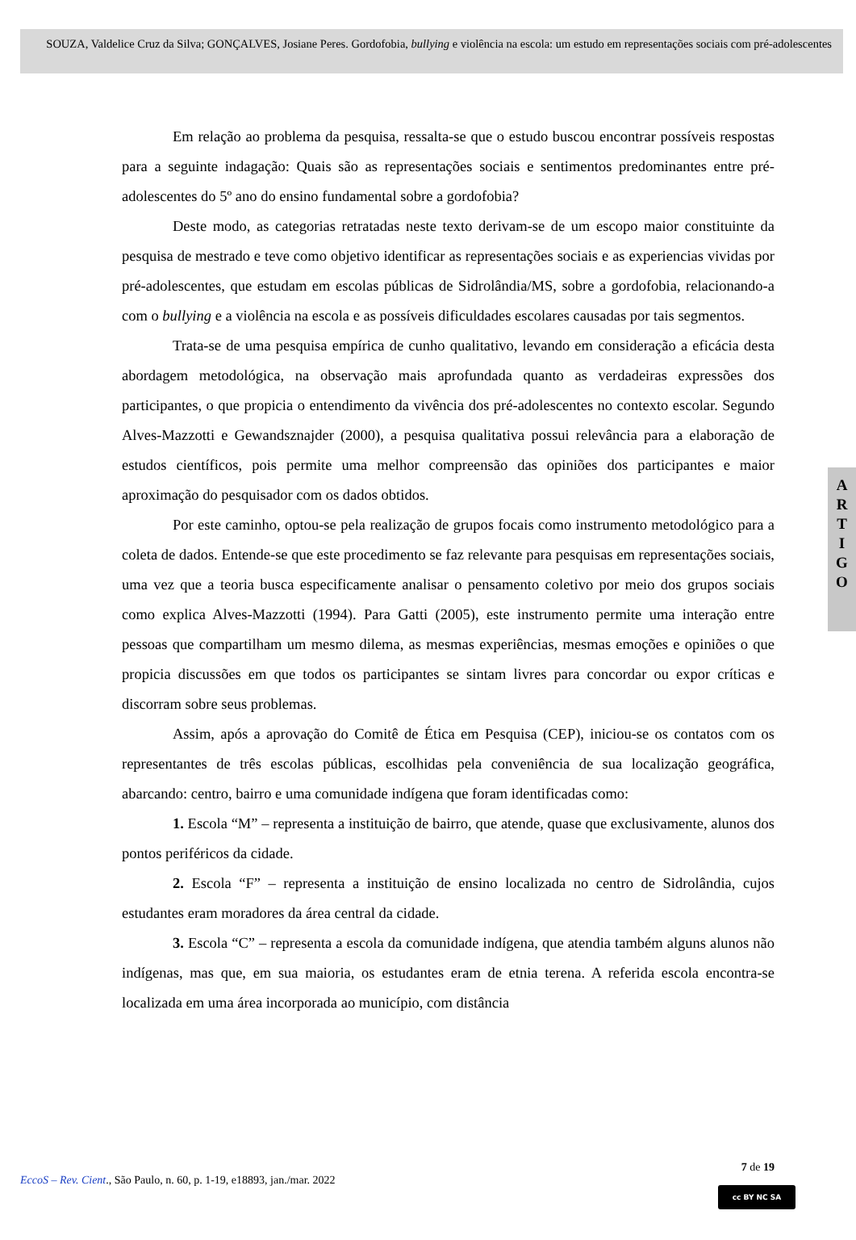SOUZA, Valdelice Cruz da Silva; GONÇALVES, Josiane Peres. Gordofobia, bullying e violência na escola: um estudo em representações sociais com pré-adolescentes
Em relação ao problema da pesquisa, ressalta-se que o estudo buscou encontrar possíveis respostas para a seguinte indagação: Quais são as representações sociais e sentimentos predominantes entre pré-adolescentes do 5º ano do ensino fundamental sobre a gordofobia?
Deste modo, as categorias retratadas neste texto derivam-se de um escopo maior constituinte da pesquisa de mestrado e teve como objetivo identificar as representações sociais e as experiencias vividas por pré-adolescentes, que estudam em escolas públicas de Sidrolândia/MS, sobre a gordofobia, relacionando-a com o bullying e a violência na escola e as possíveis dificuldades escolares causadas por tais segmentos.
Trata-se de uma pesquisa empírica de cunho qualitativo, levando em consideração a eficácia desta abordagem metodológica, na observação mais aprofundada quanto as verdadeiras expressões dos participantes, o que propicia o entendimento da vivência dos pré-adolescentes no contexto escolar. Segundo Alves-Mazzotti e Gewandsznajder (2000), a pesquisa qualitativa possui relevância para a elaboração de estudos científicos, pois permite uma melhor compreensão das opiniões dos participantes e maior aproximação do pesquisador com os dados obtidos.
Por este caminho, optou-se pela realização de grupos focais como instrumento metodológico para a coleta de dados. Entende-se que este procedimento se faz relevante para pesquisas em representações sociais, uma vez que a teoria busca especificamente analisar o pensamento coletivo por meio dos grupos sociais como explica Alves-Mazzotti (1994). Para Gatti (2005), este instrumento permite uma interação entre pessoas que compartilham um mesmo dilema, as mesmas experiências, mesmas emoções e opiniões o que propicia discussões em que todos os participantes se sintam livres para concordar ou expor críticas e discorram sobre seus problemas.
Assim, após a aprovação do Comitê de Ética em Pesquisa (CEP), iniciou-se os contatos com os representantes de três escolas públicas, escolhidas pela conveniência de sua localização geográfica, abarcando: centro, bairro e uma comunidade indígena que foram identificadas como:
1. Escola “M” – representa a instituição de bairro, que atende, quase que exclusivamente, alunos dos pontos periféricos da cidade.
2. Escola “F” – representa a instituição de ensino localizada no centro de Sidrolândia, cujos estudantes eram moradores da área central da cidade.
3. Escola “C” – representa a escola da comunidade indígena, que atendia também alguns alunos não indígenas, mas que, em sua maioria, os estudantes eram de etnia terena. A referida escola encontra-se localizada em uma área incorporada ao município, com distância
A
R
T
I
G
O
7 de 19
EccoS – Rev. Cient., São Paulo, n. 60, p. 1-19, e18893, jan./mar. 2022
cc BY NC SA